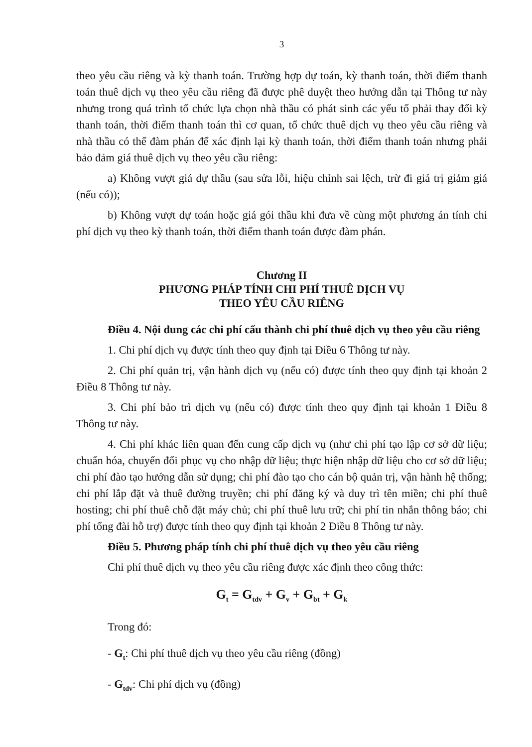3
theo yêu cầu riêng và kỳ thanh toán. Trường hợp dự toán, kỳ thanh toán, thời điểm thanh toán thuê dịch vụ theo yêu cầu riêng đã được phê duyệt theo hướng dẫn tại Thông tư này nhưng trong quá trình tổ chức lựa chọn nhà thầu có phát sinh các yếu tố phải thay đổi kỳ thanh toán, thời điểm thanh toán thì cơ quan, tổ chức thuê dịch vụ theo yêu cầu riêng và nhà thầu có thể đàm phán để xác định lại kỳ thanh toán, thời điểm thanh toán nhưng phải bảo đảm giá thuê dịch vụ theo yêu cầu riêng:
a) Không vượt giá dự thầu (sau sửa lỗi, hiệu chỉnh sai lệch, trừ đi giá trị giảm giá (nếu có));
b) Không vượt dự toán hoặc giá gói thầu khi đưa về cùng một phương án tính chi phí dịch vụ theo kỳ thanh toán, thời điểm thanh toán được đàm phán.
Chương II
PHƯƠNG PHÁP TÍNH CHI PHÍ THUÊ DỊCH VỤ
THEO YÊU CẦU RIÊNG
Điều 4. Nội dung các chi phí cấu thành chi phí thuê dịch vụ theo yêu cầu riêng
1. Chi phí dịch vụ được tính theo quy định tại Điều 6 Thông tư này.
2. Chi phí quản trị, vận hành dịch vụ (nếu có) được tính theo quy định tại khoản 2 Điều 8 Thông tư này.
3. Chi phí bảo trì dịch vụ (nếu có) được tính theo quy định tại khoản 1 Điều 8 Thông tư này.
4. Chi phí khác liên quan đến cung cấp dịch vụ (như chi phí tạo lập cơ sở dữ liệu; chuẩn hóa, chuyển đổi phục vụ cho nhập dữ liệu; thực hiện nhập dữ liệu cho cơ sở dữ liệu; chi phí đào tạo hướng dẫn sử dụng; chi phí đào tạo cho cán bộ quản trị, vận hành hệ thống; chi phí lắp đặt và thuê đường truyền; chi phí đăng ký và duy trì tên miền; chi phí thuê hosting; chi phí thuê chỗ đặt máy chủ; chi phí thuê lưu trữ; chi phí tin nhắn thông báo; chi phí tổng đài hỗ trợ) được tính theo quy định tại khoản 2 Điều 8 Thông tư này.
Điều 5. Phương pháp tính chi phí thuê dịch vụ theo yêu cầu riêng
Chi phí thuê dịch vụ theo yêu cầu riêng được xác định theo công thức:
G<sub>t</sub> = G<sub>tdv</sub> + G<sub>v</sub> + G<sub>bt</sub> + G<sub>k</sub>
Trong đó:
- G<sub>t</sub>: Chi phí thuê dịch vụ theo yêu cầu riêng (đồng)
- G<sub>tdv</sub>: Chi phí dịch vụ (đồng)